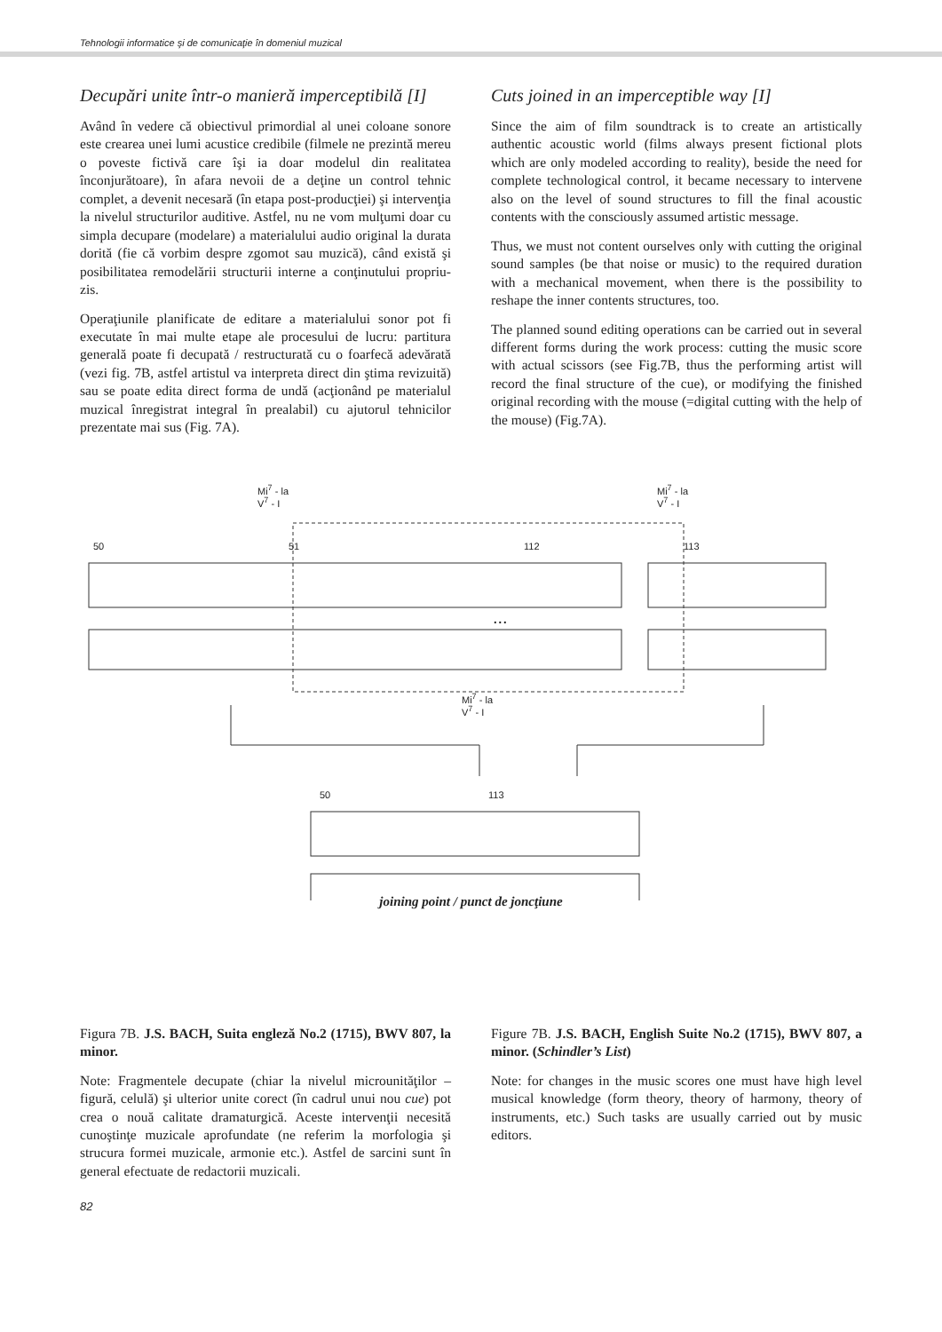Tehnologii informatice şi de comunicaţie în domeniul muzical
Decupări unite într-o manieră imperceptibilă [I]
Având în vedere că obiectivul primordial al unei coloane sonore este crearea unei lumi acustice credibile (filmele ne prezintă mereu o poveste fictivă care îşi ia doar modelul din realitatea înconjurătoare), în afara nevoii de a deţine un control tehnic complet, a devenit necesară (în etapa post-producţiei) şi intervenţia la nivelul structurilor auditive. Astfel, nu ne vom mulţumi doar cu simpla decupare (modelare) a materialului audio original la durata dorită (fie că vorbim despre zgomot sau muzică), când există şi posibilitatea remodelării structurii interne a conţinutului propriu-zis.
Operaţiunile planificate de editare a materialului sonor pot fi executate în mai multe etape ale procesului de lucru: partitura generală poate fi decupată / restructurată cu o foarfecă adevărată (vezi fig. 7B, astfel artistul va interpreta direct din ştima revizuită) sau se poate edita direct forma de undă (acţionând pe materialul muzical înregistrat integral în prealabil) cu ajutorul tehnicilor prezentate mai sus (Fig. 7A).
Cuts joined in an imperceptible way [I]
Since the aim of film soundtrack is to create an artistically authentic acoustic world (films always present fictional plots which are only modeled according to reality), beside the need for complete technological control, it became necessary to intervene also on the level of sound structures to fill the final acoustic contents with the consciously assumed artistic message.
Thus, we must not content ourselves only with cutting the original sound samples (be that noise or music) to the required duration with a mechanical movement, when there is the possibility to reshape the inner contents structures, too.
The planned sound editing operations can be carried out in several different forms during the work process: cutting the music score with actual scissors (see Fig.7B, thus the performing artist will record the final structure of the cue), or modifying the finished original recording with the mouse (=digital cutting with the help of the mouse) (Fig.7A).
Mi<sup>7</sup> - la
V<sup>7</sup> - I
Mi<sup>7</sup> - la
V<sup>7</sup> - I
Mi<sup>7</sup> - la
V<sup>7</sup> - I
50 51 112 113
...
50 113
joining point / punct de joncţiune
Figura 7B. J.S. BACH, Suita engleză No.2 (1715), BWV 807, la minor.
Note: Fragmentele decupate (chiar la nivelul microunităţilor – figură, celulă) şi ulterior unite corect (în cadrul unui nou cue) pot crea o nouă calitate dramaturgică. Aceste intervenţii necesită cunoştinţe muzicale aprofundate (ne referim la morfologia şi strucura formei muzicale, armonie etc.). Astfel de sarcini sunt în general efectuate de redactorii muzicali.
Figure 7B. J.S. BACH, English Suite No.2 (1715), BWV 807, a minor. (Schindler’s List)
Note: for changes in the music scores one must have high level musical knowledge (form theory, theory of harmony, theory of instruments, etc.) Such tasks are usually carried out by music editors.
82